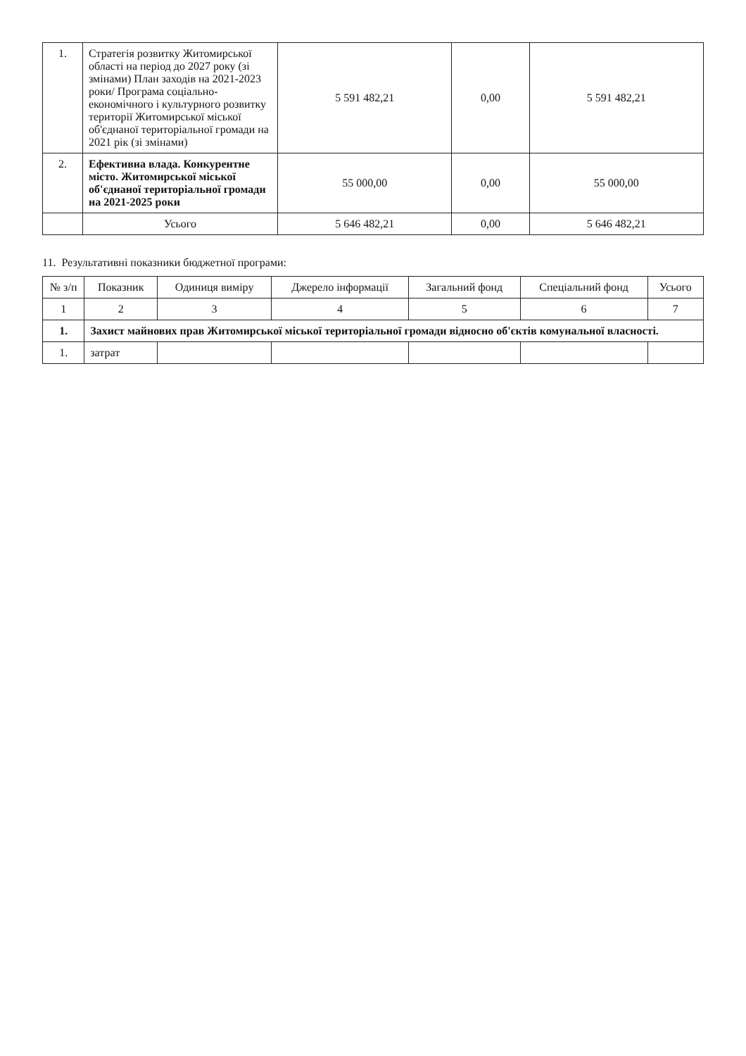| 1. | Стратегія розвитку Житомирської області на період до 2027 року (зі змінами) План заходів на 2021-2023 роки/ Програма соціально-економічного і культурного розвитку території Житомирської міської об'єднаної територіальної громади на 2021 рік (зі змінами) | 5 591 482,21 | 0,00 | 5 591 482,21 |
| 2. | Ефективна влада. Конкурентне місто. Житомирської міської об'єднаної територіальної громади на 2021-2025 роки | 55 000,00 | 0,00 | 55 000,00 |
| | Усього | 5 646 482,21 | 0,00 | 5 646 482,21 |
11. Результативні показники бюджетної програми:
| № з/п | Показник | Одиниця виміру | Джерело інформації | Загальний фонд | Спеціальний фонд | Усього |
| --- | --- | --- | --- | --- | --- | --- |
| 1 | 2 | 3 | 4 | 5 | 6 | 7 |
| 1. | Захист майнових прав Житомирської міської територіальної громади відносно об'єктів комунальної власності. | | | | | |
| 1. | затрат | | | | | |